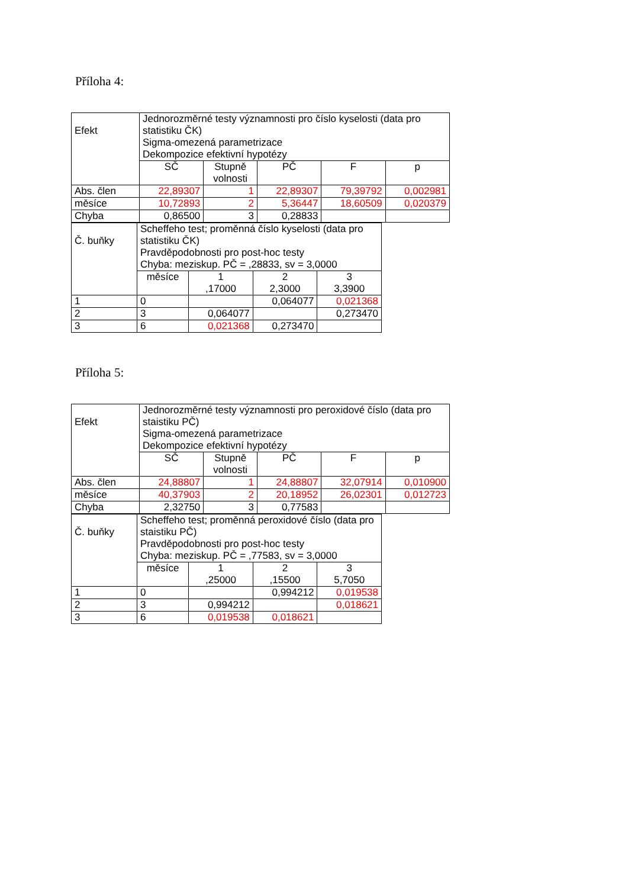Příloha 4:
| Efekt | Jednorozměrné testy významnosti pro číslo kyselosti (data pro statistiku ČK) Sigma-omezená parametrizace Dekompozice efektivní hypotézy | | | | |
| | SČ | Stupně volnosti | PČ | F | p |
| Abs. člen | 22,89307 | 1 | 22,89307 | 79,39792 | 0,002981 |
| měsíce | 10,72893 | 2 | 5,36447 | 18,60509 | 0,020379 |
| Chyba | 0,86500 | 3 | 0,28833 | | |
| Č. buňky | Scheffeho test; proměnná číslo kyselosti (data pro statistiku ČK) Pravděpodobnosti pro post-hoc testy Chyba: meziskup. PČ = ,28833, sv = 3,0000 | | | |
| | měsíce | 1 ,17000 | 2 2,3000 | 3 3,3900 |
| 1 | 0 | | 0,064077 | 0,021368 |
| 2 | 3 | 0,064077 | | 0,273470 |
| 3 | 6 | 0,021368 | 0,273470 | |
Příloha 5:
| Efekt | Jednorozměrné testy významnosti pro peroxidové číslo (data pro staistiku PČ) Sigma-omezená parametrizace Dekompozice efektivní hypotézy | | | | |
| | SČ | Stupně volnosti | PČ | F | p |
| Abs. člen | 24,88807 | 1 | 24,88807 | 32,07914 | 0,010900 |
| měsíce | 40,37903 | 2 | 20,18952 | 26,02301 | 0,012723 |
| Chyba | 2,32750 | 3 | 0,77583 | | |
| Č. buňky | Scheffeho test; proměnná peroxidové číslo (data pro staistiku PČ) Pravděpodobnosti pro post-hoc testy Chyba: meziskup. PČ = ,77583, sv = 3,0000 | | | |
| | měsíce | 1 ,25000 | 2 ,15500 | 3 5,7050 |
| 1 | 0 | | 0,994212 | 0,019538 |
| 2 | 3 | 0,994212 | | 0,018621 |
| 3 | 6 | 0,019538 | 0,018621 | |